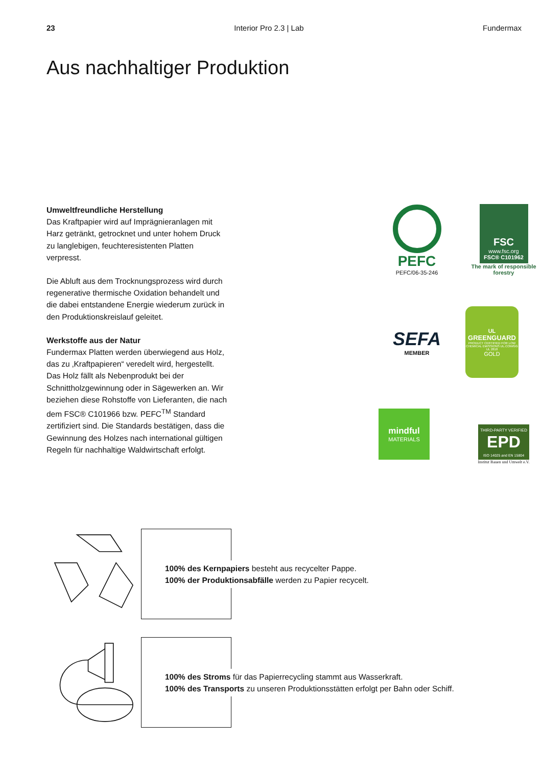23 Interior Pro 2.3 | Lab Fundermax
Aus nachhaltiger Produktion
Umweltfreundliche Herstellung
Das Kraftpapier wird auf Imprägnieranlagen mit Harz getränkt, getrocknet und unter hohem Druck zu langlebigen, feuchteresistenten Platten verpresst.
Die Abluft aus dem Trocknungsprozess wird durch regenerative thermische Oxidation behandelt und die dabei entstandene Energie wiederum zurück in den Produktionskreislauf geleitet.
Werkstoffe aus der Natur
Fundermax Platten werden überwiegend aus Holz, das zu ‚Kraftpapieren“ veredelt wird, hergestellt. Das Holz fällt als Nebenprodukt bei der Schnittholzgewinnung oder in Sägewerken an. Wir beziehen diese Rohstoffe von Lieferanten, die nach dem FSC® C101966 bzw. PEFC<sup>TM</sup> Standard zertifiziert sind. Die Standards bestätigen, dass die Gewinnung des Holzes nach international gültigen Regeln für nachhaltige Waldwirtschaft erfolgt.
PEFC
PEFC/06-35-246
FSC
www.fsc.org
FSC® C101962
The mark of responsible forestry
SEFA
MEMBER
UL
GREENGUARD
PRODUCT CERTIFIED FOR LOW CHEMICAL EMISSIONS UL.COM/GG UL 2818
GOLD
mindful
MATERIALS
THIRD-PARTY VERIFIED
EPD
ISO 14025 and EN 15804
Institut Bauen und Umwelt e.V.
100% des Kernpapiers besteht aus recycelter Pappe.
100% der Produktionsabfälle werden zu Papier recycelt.
100% des Stroms für das Papierrecycling stammt aus Wasserkraft.
100% des Transports zu unseren Produktionsstätten erfolgt per Bahn oder Schiff.